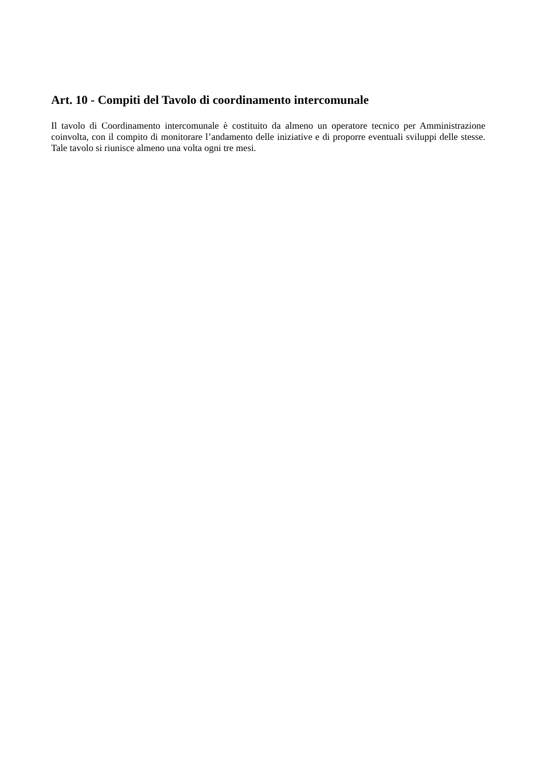Art. 10 - Compiti del Tavolo di coordinamento intercomunale
Il tavolo di Coordinamento intercomunale è costituito da almeno un operatore tecnico per Amministrazione coinvolta, con il compito di monitorare l’andamento delle iniziative e di proporre eventuali sviluppi delle stesse. Tale tavolo si riunisce almeno una volta ogni tre mesi.